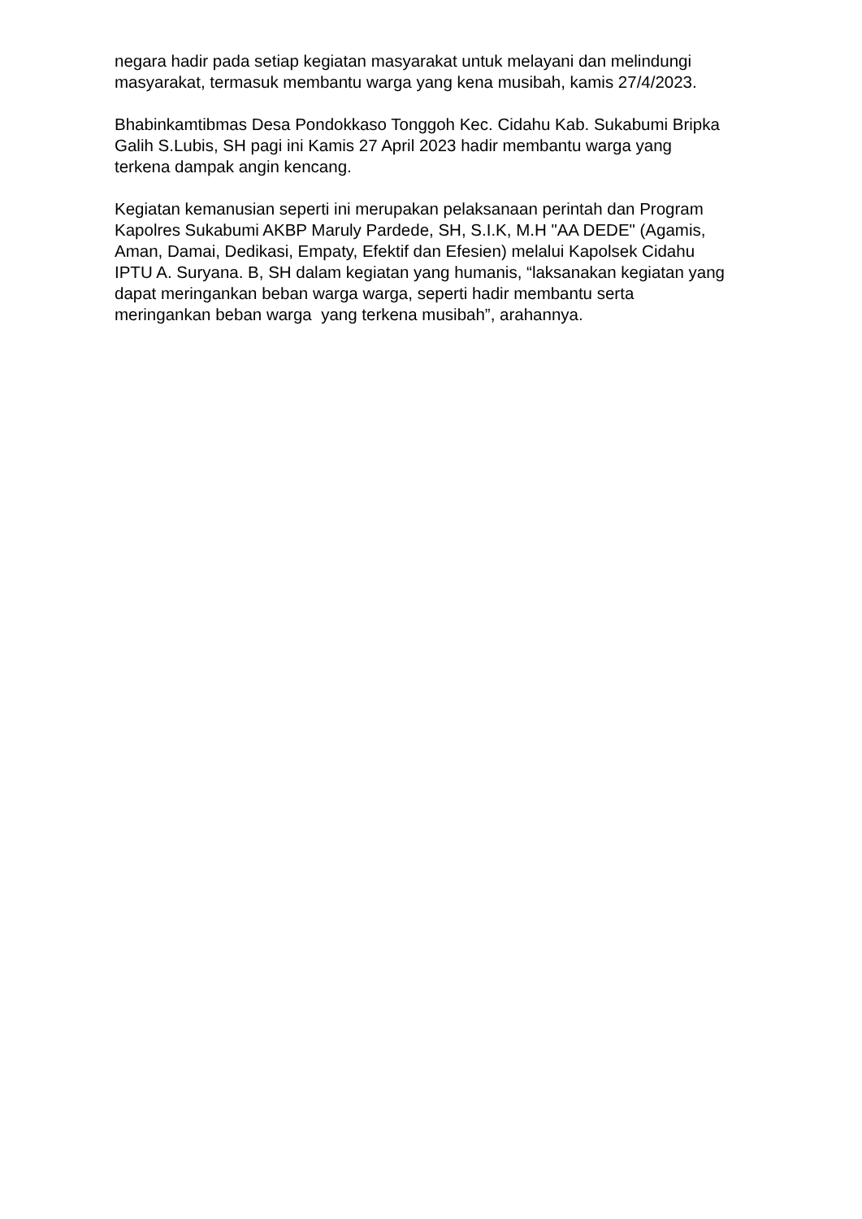negara hadir pada setiap kegiatan masyarakat untuk melayani dan melindungi masyarakat, termasuk membantu warga yang kena musibah, kamis 27/4/2023.
Bhabinkamtibmas Desa Pondokkaso Tonggoh Kec. Cidahu Kab. Sukabumi Bripka Galih S.Lubis, SH pagi ini Kamis 27 April 2023 hadir membantu warga yang terkena dampak angin kencang.
Kegiatan kemanusian seperti ini merupakan pelaksanaan perintah dan Program Kapolres Sukabumi AKBP Maruly Pardede, SH, S.I.K, M.H "AA DEDE" (Agamis, Aman, Damai, Dedikasi, Empaty, Efektif dan Efesien) melalui Kapolsek Cidahu IPTU A. Suryana. B, SH dalam kegiatan yang humanis, “laksanakan kegiatan yang dapat meringankan beban warga warga, seperti hadir membantu serta meringankan beban warga yang terkena musibah”, arahannya.